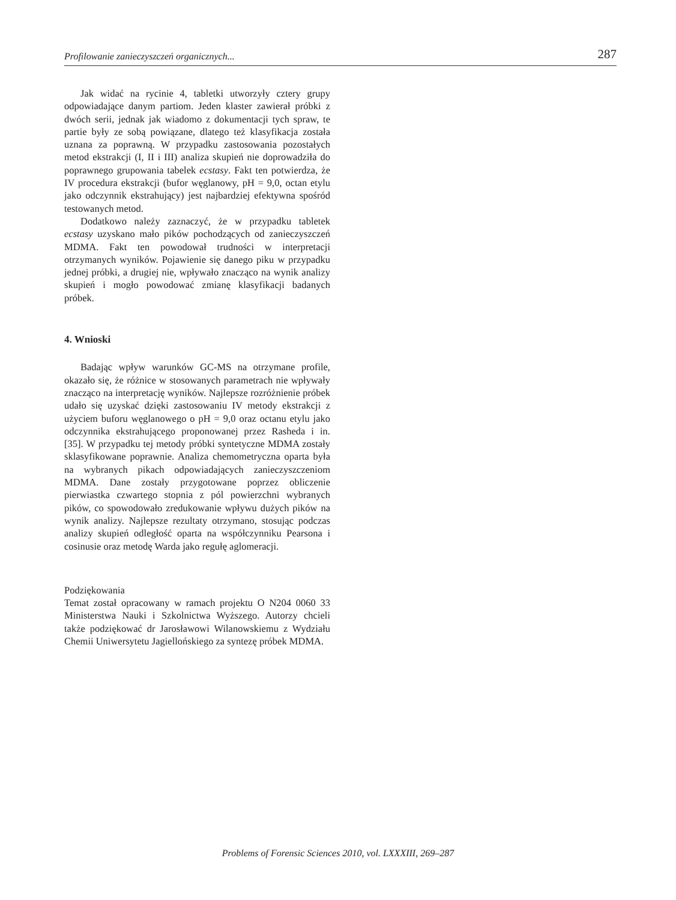Profilowanie zanieczyszczeń organicznych... 287
Jak widać na rycinie 4, tabletki utworzyły cztery grupy odpowiadające danym partiom. Jeden klaster zawierał próbki z dwóch serii, jednak jak wiadomo z dokumentacji tych spraw, te partie były ze sobą powiązane, dlatego też klasyfikacja została uznana za poprawną. W przypadku zastosowania pozostałych metod ekstrakcji (I, II i III) analiza skupień nie doprowadziła do poprawnego grupowania tabelek ecstasy. Fakt ten potwierdza, że IV procedura ekstrakcji (bufor węglanowy, pH = 9,0, octan etylu jako odczynnik ekstrahujący) jest najbardziej efektywna spośród testowanych metod.
Dodatkowo należy zaznaczyć, że w przypadku tabletek ecstasy uzyskano mało pików pochodzących od zanieczyszczeń MDMA. Fakt ten powodował trudności w interpretacji otrzymanych wyników. Pojawienie się danego piku w przypadku jednej próbki, a drugiej nie, wpływało znacząco na wynik analizy skupień i mogło powodować zmianę klasyfikacji badanych próbek.
4. Wnioski
Badając wpływ warunków GC-MS na otrzymane profile, okazało się, że różnice w stosowanych parametrach nie wpływały znacząco na interpretację wyników. Najlepsze rozróżnienie próbek udało się uzyskać dzięki zastosowaniu IV metody ekstrakcji z użyciem buforu węglanowego o pH = 9,0 oraz octanu etylu jako odczynnika ekstrahującego proponowanej przez Rasheda i in. [35]. W przypadku tej metody próbki syntetyczne MDMA zostały sklasyfikowane poprawnie. Analiza chemometryczna oparta była na wybranych pikach odpowiadających zanieczyszczeniom MDMA. Dane zostały przygotowane poprzez obliczenie pierwiastka czwartego stopnia z pól powierzchni wybranych pików, co spowodowało zredukowanie wpływu dużych pików na wynik analizy. Najlepsze rezultaty otrzymano, stosując podczas analizy skupień odległość oparta na współczynniku Pearsona i cosinusie oraz metodę Warda jako regułę aglomeracji.
Podziękowania
Temat został opracowany w ramach projektu O N204 0060 33 Ministerstwa Nauki i Szkolnictwa Wyższego. Autorzy chcieli także podziękować dr Jarosławowi Wilanowskiemu z Wydziału Chemii Uniwersytetu Jagiellońskiego za syntezę próbek MDMA.
Problems of Forensic Sciences 2010, vol. LXXXIII, 269–287